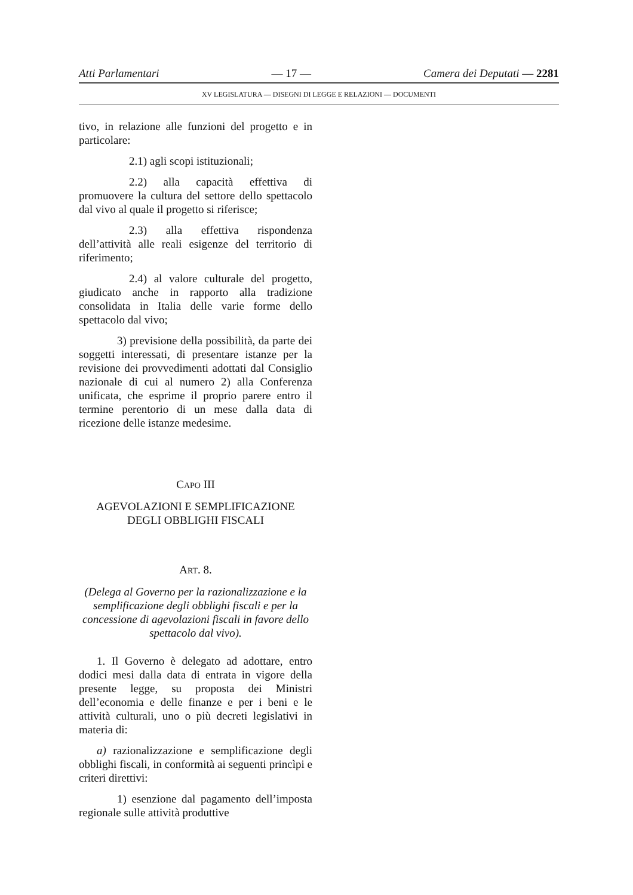Atti Parlamentari — 17 — Camera dei Deputati — 2281
XV LEGISLATURA — DISEGNI DI LEGGE E RELAZIONI — DOCUMENTI
tivo, in relazione alle funzioni del progetto e in particolare:
2.1) agli scopi istituzionali;
2.2) alla capacità effettiva di promuovere la cultura del settore dello spettacolo dal vivo al quale il progetto si riferisce;
2.3) alla effettiva rispondenza dell’attività alle reali esigenze del territorio di riferimento;
2.4) al valore culturale del progetto, giudicato anche in rapporto alla tradizione consolidata in Italia delle varie forme dello spettacolo dal vivo;
3) previsione della possibilità, da parte dei soggetti interessati, di presentare istanze per la revisione dei provvedimenti adottati dal Consiglio nazionale di cui al numero 2) alla Conferenza unificata, che esprime il proprio parere entro il termine perentorio di un mese dalla data di ricezione delle istanze medesime.
CAPO III
AGEVOLAZIONI E SEMPLIFICAZIONE DEGLI OBBLIGHI FISCALI
ART. 8.
(Delega al Governo per la razionalizzazione e la semplificazione degli obblighi fiscali e per la concessione di agevolazioni fiscali in favore dello spettacolo dal vivo).
1. Il Governo è delegato ad adottare, entro dodici mesi dalla data di entrata in vigore della presente legge, su proposta dei Ministri dell’economia e delle finanze e per i beni e le attività culturali, uno o più decreti legislativi in materia di:
a) razionalizzazione e semplificazione degli obblighi fiscali, in conformità ai seguenti princìpi e criteri direttivi:
1) esenzione dal pagamento dell’imposta regionale sulle attività produttive